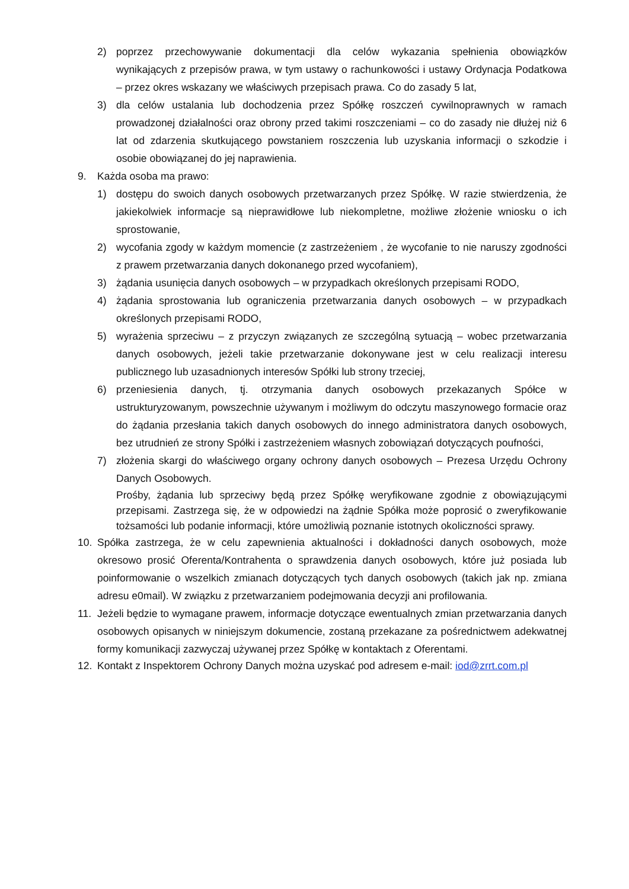2) poprzez przechowywanie dokumentacji dla celów wykazania spełnienia obowiązków wynikających z przepisów prawa, w tym ustawy o rachunkowości i ustawy Ordynacja Podatkowa – przez okres wskazany we właściwych przepisach prawa. Co do zasady 5 lat,
3) dla celów ustalania lub dochodzenia przez Spółkę roszczeń cywilnoprawnych w ramach prowadzonej działalności oraz obrony przed takimi roszczeniami – co do zasady nie dłużej niż 6 lat od zdarzenia skutkującego powstaniem roszczenia lub uzyskania informacji o szkodzie i osobie obowiązanej do jej naprawienia.
9. Każda osoba ma prawo:
1) dostępu do swoich danych osobowych przetwarzanych przez Spółkę. W razie stwierdzenia, że jakiekolwiek informacje są nieprawidłowe lub niekompletne, możliwe złożenie wniosku o ich sprostowanie,
2) wycofania zgody w każdym momencie (z zastrzeżeniem , że wycofanie to nie naruszy zgodności z prawem przetwarzania danych dokonanego przed wycofaniem),
3) żądania usunięcia danych osobowych – w przypadkach określonych przepisami RODO,
4) żądania sprostowania lub ograniczenia przetwarzania danych osobowych – w przypadkach określonych przepisami RODO,
5) wyrażenia sprzeciwu – z przyczyn związanych ze szczególną sytuacją – wobec przetwarzania danych osobowych, jeżeli takie przetwarzanie dokonywane jest w celu realizacji interesu publicznego lub uzasadnionych interesów Spółki lub strony trzeciej,
6) przeniesienia danych, tj. otrzymania danych osobowych przekazanych Spółce w ustrukturyzowanym, powszechnie używanym i możliwym do odczytu maszynowego formacie oraz do żądania przesłania takich danych osobowych do innego administratora danych osobowych, bez utrudnień ze strony Spółki i zastrzeżeniem własnych zobowiązań dotyczących poufności,
7) złożenia skargi do właściwego organy ochrony danych osobowych – Prezesa Urzędu Ochrony Danych Osobowych.
Prośby, żądania lub sprzeciwy będą przez Spółkę weryfikowane zgodnie z obowiązującymi przepisami. Zastrzega się, że w odpowiedzi na żądnie Spółka może poprosić o zweryfikowanie tożsamości lub podanie informacji, które umożliwią poznanie istotnych okoliczności sprawy.
10. Spółka zastrzega, że w celu zapewnienia aktualności i dokładności danych osobowych, może okresowo prosić Oferenta/Kontrahenta o sprawdzenia danych osobowych, które już posiada lub poinformowanie o wszelkich zmianach dotyczących tych danych osobowych (takich jak np. zmiana adresu e0mail). W związku z przetwarzaniem podejmowania decyzji ani profilowania.
11. Jeżeli będzie to wymagane prawem, informacje dotyczące ewentualnych zmian przetwarzania danych osobowych opisanych w niniejszym dokumencie, zostaną przekazane za pośrednictwem adekwatnej formy komunikacji zazwyczaj używanej przez Spółkę w kontaktach z Oferentami.
12. Kontakt z Inspektorem Ochrony Danych można uzyskać pod adresem e-mail: iod@zrrt.com.pl